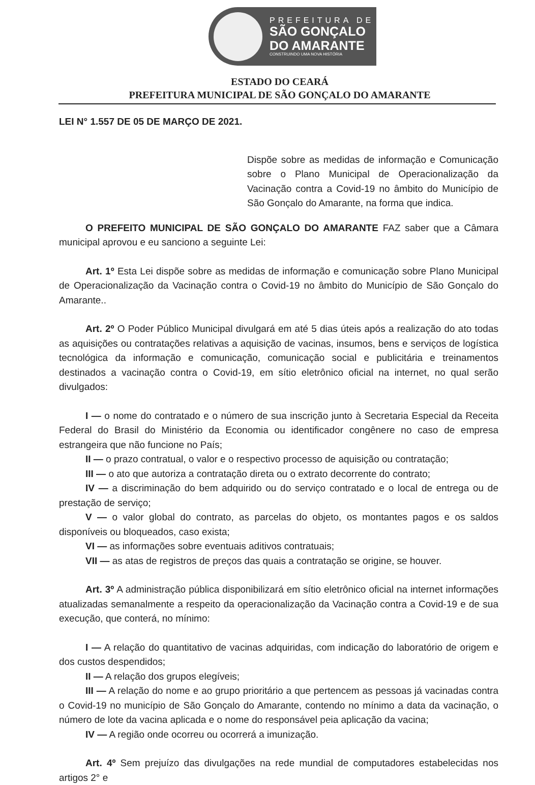PREFEITURA DE
SÃO GONÇALO
DO AMARANTE
CONSTRUINDO UMA NOVA HISTÓRIA
ESTADO DO CEARÁ
PREFEITURA MUNICIPAL DE SÃO GONÇALO DO AMARANTE
LEI N° 1.557 DE 05 DE MARÇO DE 2021.
Dispõe sobre as medidas de informação e Comunicação sobre o Plano Municipal de Operacionalização da Vacinação contra a Covid-19 no âmbito do Município de São Gonçalo do Amarante, na forma que indica.
O PREFEITO MUNICIPAL DE SÃO GONÇALO DO AMARANTE FAZ saber que a Câmara municipal aprovou e eu sanciono a seguinte Lei:
Art. 1º Esta Lei dispõe sobre as medidas de informação e comunicação sobre Plano Municipal de Operacionalização da Vacinação contra o Covid-19 no âmbito do Município de São Gonçalo do Amarante..
Art. 2º O Poder Público Municipal divulgará em até 5 dias úteis após a realização do ato todas as aquisições ou contratações relativas a aquisição de vacinas, insumos, bens e serviços de logística tecnológica da informação e comunicação, comunicação social e publicitária e treinamentos destinados a vacinação contra o Covid-19, em sítio eletrônico oficial na internet, no qual serão divulgados:
I — o nome do contratado e o número de sua inscrição junto à Secretaria Especial da Receita Federal do Brasil do Ministério da Economia ou identificador congênere no caso de empresa estrangeira que não funcione no País;
II — o prazo contratual, o valor e o respectivo processo de aquisição ou contratação;
III — o ato que autoriza a contratação direta ou o extrato decorrente do contrato;
IV — a discriminação do bem adquirido ou do serviço contratado e o local de entrega ou de prestação de serviço;
V — o valor global do contrato, as parcelas do objeto, os montantes pagos e os saldos disponíveis ou bloqueados, caso exista;
VI — as informações sobre eventuais aditivos contratuais;
VII — as atas de registros de preços das quais a contratação se origine, se houver.
Art. 3º A administração pública disponibilizará em sítio eletrônico oficial na internet informações atualizadas semanalmente a respeito da operacionalização da Vacinação contra a Covid-19 e de sua execução, que conterá, no mínimo:
I — A relação do quantitativo de vacinas adquiridas, com indicação do laboratório de origem e dos custos despendidos;
II — A relação dos grupos elegíveis;
III — A relação do nome e ao grupo prioritário a que pertencem as pessoas já vacinadas contra o Covid-19 no município de São Gonçalo do Amarante, contendo no mínimo a data da vacinação, o número de lote da vacina aplicada e o nome do responsável peia aplicação da vacina;
IV — A região onde ocorreu ou ocorrerá a imunização.
Art. 4º Sem prejuízo das divulgações na rede mundial de computadores estabelecidas nos artigos 2° e